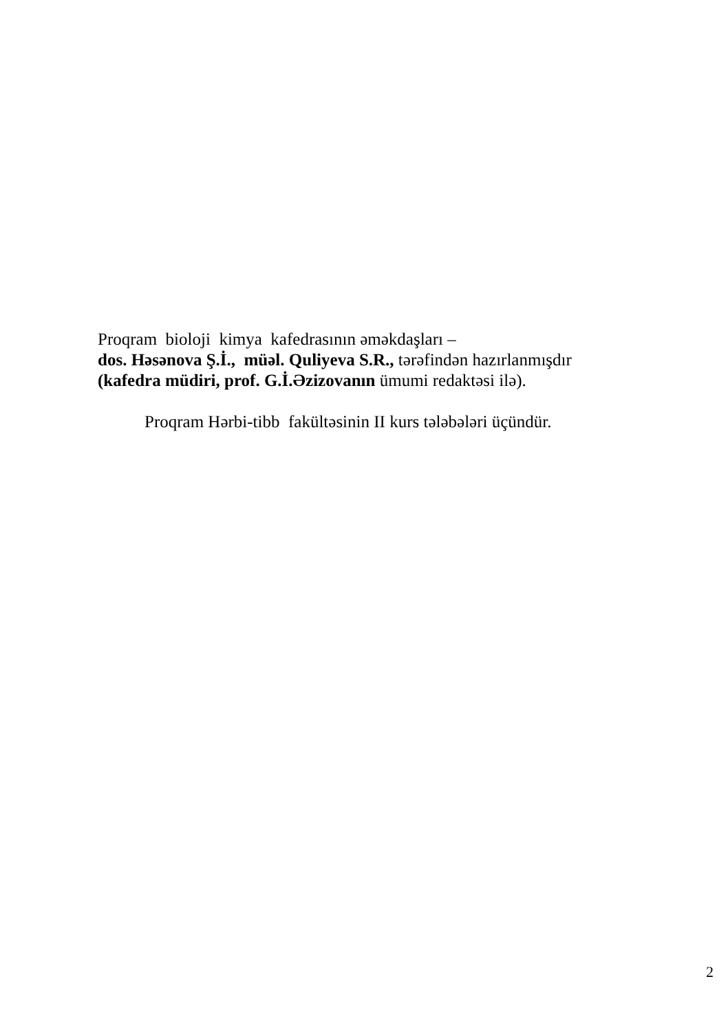Proqram bioloji kimya kafedrasının əməkdaşları –
dos. Həsənova Ş.İ., müəl. Quliyeva S.R., tərəfindən hazırlanmışdır
(kafedra müdiri, prof. G.İ.Əzizovanın ümumi redaktəsi ilə).
Proqram Hərbi-tibb fakültəsinin II kurs tələbələri üçündür.
2